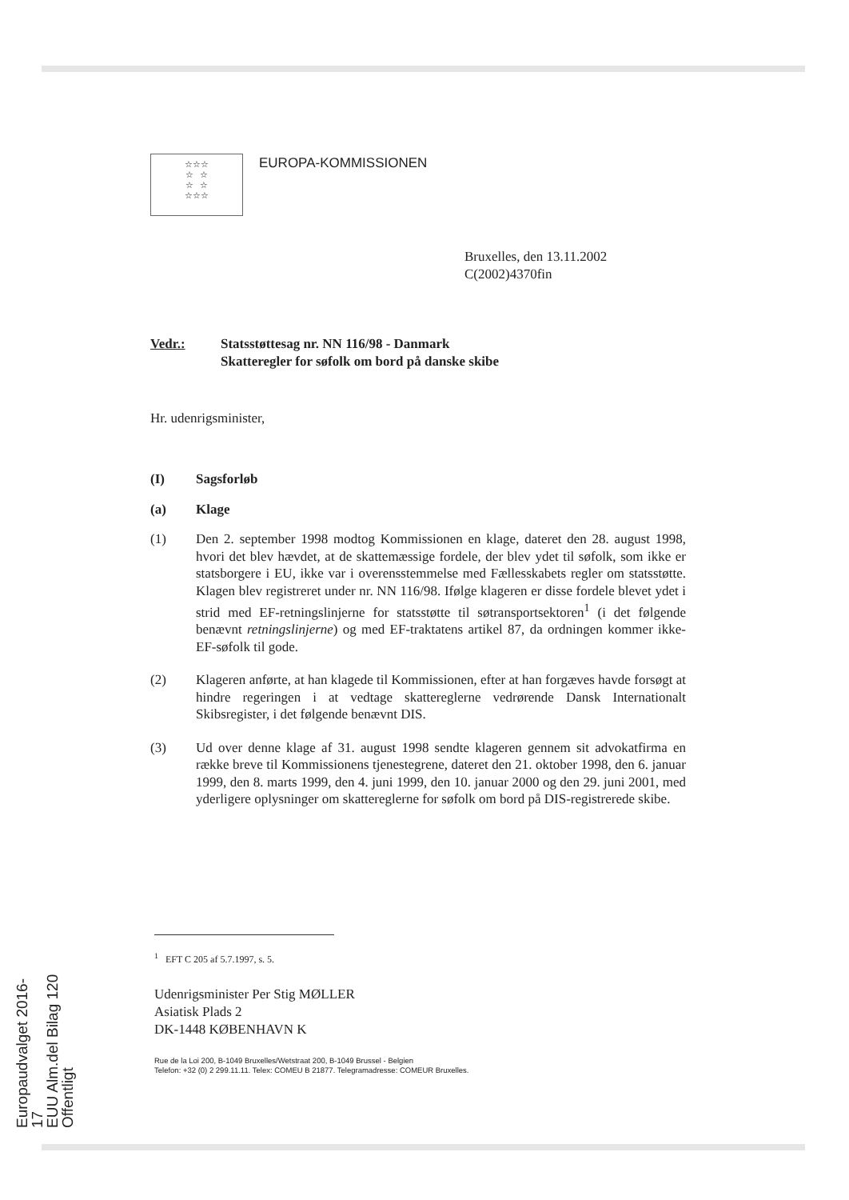☆☆☆
☆ ☆
☆ ☆
☆☆☆
EUROPA-KOMMISSIONEN
Bruxelles, den 13.11.2002
C(2002)4370fin
Vedr.: Statsstøttesag nr. NN 116/98 - Danmark
Skatteregler for søfolk om bord på danske skibe
Hr. udenrigsminister,
(I) Sagsforløb
(a) Klage
(1) Den 2. september 1998 modtog Kommissionen en klage, dateret den 28. august 1998, hvori det blev hævdet, at de skattemæssige fordele, der blev ydet til søfolk, som ikke er statsborgere i EU, ikke var i overensstemmelse med Fællesskabets regler om statsstøtte. Klagen blev registreret under nr. NN 116/98. Ifølge klageren er disse fordele blevet ydet i strid med EF-retningslinjerne for statsstøtte til søtransportsektoren<sup>1</sup> (i det følgende benævnt retningslinjerne) og med EF-traktatens artikel 87, da ordningen kommer ikke-EF-søfolk til gode.
(2) Klageren anførte, at han klagede til Kommissionen, efter at han forgæves havde forsøgt at hindre regeringen i at vedtage skattereglerne vedrørende Dansk Internationalt Skibsregister, i det følgende benævnt DIS.
(3) Ud over denne klage af 31. august 1998 sendte klageren gennem sit advokatfirma en række breve til Kommissionens tjenestegrene, dateret den 21. oktober 1998, den 6. januar 1999, den 8. marts 1999, den 4. juni 1999, den 10. januar 2000 og den 29. juni 2001, med yderligere oplysninger om skattereglerne for søfolk om bord på DIS-registrerede skibe.
<sup>1</sup> EFT C 205 af 5.7.1997, s. 5.
Udenrigsminister Per Stig MØLLER
Asiatisk Plads 2
DK-1448 KØBENHAVN K
Rue de la Loi 200, B-1049 Bruxelles/Wetstraat 200, B-1049 Brussel - Belgien
Telefon: +32 (0) 2 299.11.11. Telex: COMEU B 21877. Telegramadresse: COMEUR Bruxelles.
Europaudvalget 2016-17
EUU Alm.del Bilag 120
Offentligt